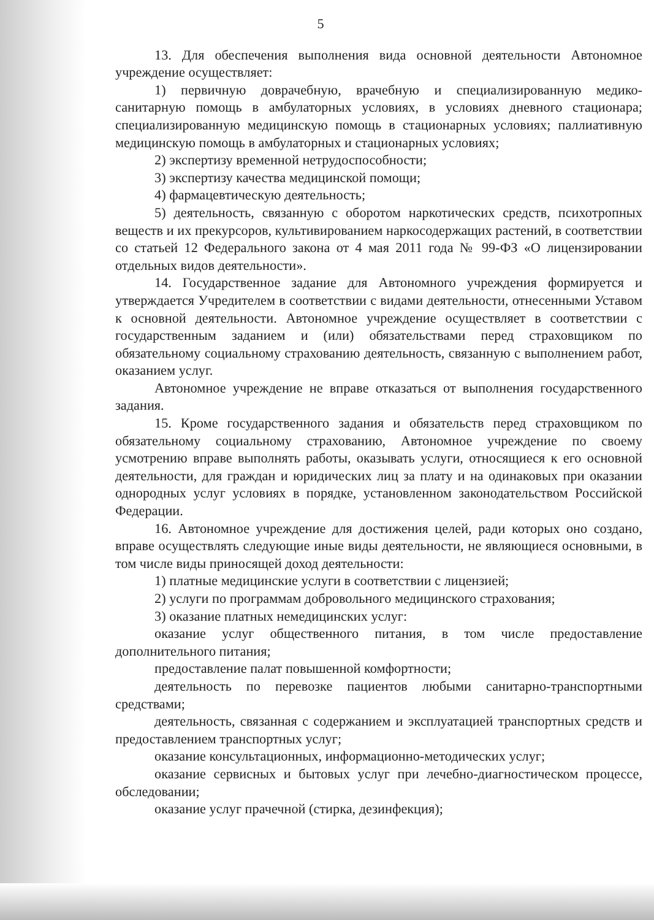5
13. Для обеспечения выполнения вида основной деятельности Автономное учреждение осуществляет:
1) первичную доврачебную, врачебную и специализированную медико-санитарную помощь в амбулаторных условиях, в условиях дневного стационара; специализированную медицинскую помощь в стационарных условиях; паллиативную медицинскую помощь в амбулаторных и стационарных условиях;
2) экспертизу временной нетрудоспособности;
3) экспертизу качества медицинской помощи;
4) фармацевтическую деятельность;
5) деятельность, связанную с оборотом наркотических средств, психотропных веществ и их прекурсоров, культивированием наркосодержащих растений, в соответствии со статьей 12 Федерального закона от 4 мая 2011 года № 99-ФЗ «О лицензировании отдельных видов деятельности».
14. Государственное задание для Автономного учреждения формируется и утверждается Учредителем в соответствии с видами деятельности, отнесенными Уставом к основной деятельности. Автономное учреждение осуществляет в соответствии с государственным заданием и (или) обязательствами перед страховщиком по обязательному социальному страхованию деятельность, связанную с выполнением работ, оказанием услуг.
Автономное учреждение не вправе отказаться от выполнения государственного задания.
15. Кроме государственного задания и обязательств перед страховщиком по обязательному социальному страхованию, Автономное учреждение по своему усмотрению вправе выполнять работы, оказывать услуги, относящиеся к его основной деятельности, для граждан и юридических лиц за плату и на одинаковых при оказании однородных услуг условиях в порядке, установленном законодательством Российской Федерации.
16. Автономное учреждение для достижения целей, ради которых оно создано, вправе осуществлять следующие иные виды деятельности, не являющиеся основными, в том числе виды приносящей доход деятельности:
1) платные медицинские услуги в соответствии с лицензией;
2) услуги по программам добровольного медицинского страхования;
3) оказание платных немедицинских услуг:
оказание услуг общественного питания, в том числе предоставление дополнительного питания;
предоставление палат повышенной комфортности;
деятельность по перевозке пациентов любыми санитарно-транспортными средствами;
деятельность, связанная с содержанием и эксплуатацией транспортных средств и предоставлением транспортных услуг;
оказание консультационных, информационно-методических услуг;
оказание сервисных и бытовых услуг при лечебно-диагностическом процессе, обследовании;
оказание услуг прачечной (стирка, дезинфекция);